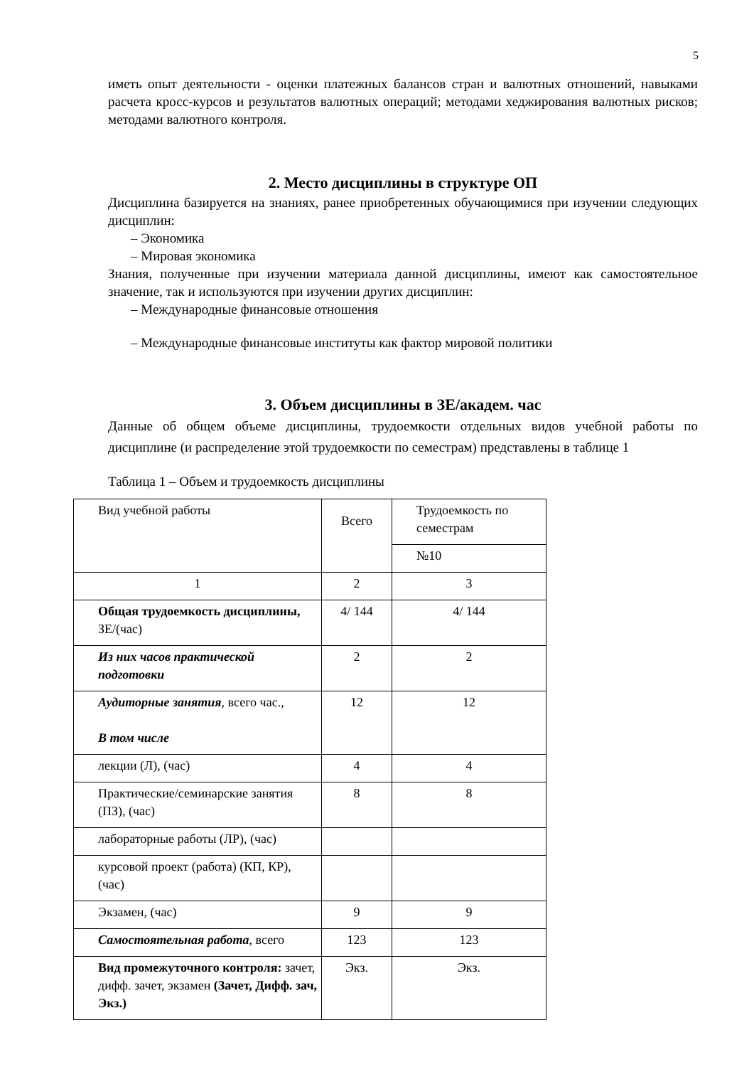5
иметь опыт деятельности - оценки платежных балансов стран и валютных отношений, навыками расчета кросс-курсов и результатов валютных операций; методами хеджирования валютных рисков; методами валютного контроля.
2. Место дисциплины в структуре ОП
Дисциплина базируется на знаниях, ранее приобретенных обучающимися при изучении следующих дисциплин:
– Экономика
– Мировая экономика
Знания, полученные при изучении материала данной дисциплины, имеют как самостоятельное значение, так и используются при изучении других дисциплин:
– Международные финансовые отношения
– Международные финансовые институты как фактор мировой политики
3. Объем дисциплины в ЗЕ/академ. час
Данные об общем объеме дисциплины, трудоемкости отдельных видов учебной работы по дисциплине (и распределение этой трудоемкости по семестрам) представлены в таблице 1
Таблица 1 – Объем и трудоемкость дисциплины
| Вид учебной работы | Всего | Трудоемкость по семестрам |
| | | №10 |
| 1 | 2 | 3 |
| Общая трудоемкость дисциплины, ЗЕ/(час) | 4/ 144 | 4/ 144 |
| Из них часов практической подготовки | 2 | 2 |
| Аудиторные занятия , всего час., В том числе | 12 | 12 |
| лекции (Л), (час) | 4 | 4 |
| Практические/семинарские занятия (ПЗ), (час) | 8 | 8 |
| лабораторные работы (ЛР), (час) | | |
| курсовой проект (работа) (КП, КР), (час) | | |
| Экзамен, (час) | 9 | 9 |
| Самостоятельная работа , всего | 123 | 123 |
| Вид промежуточного контроля: зачет, дифф. зачет, экзамен (Зачет, Дифф. зач, Экз.) | Экз. | Экз. |